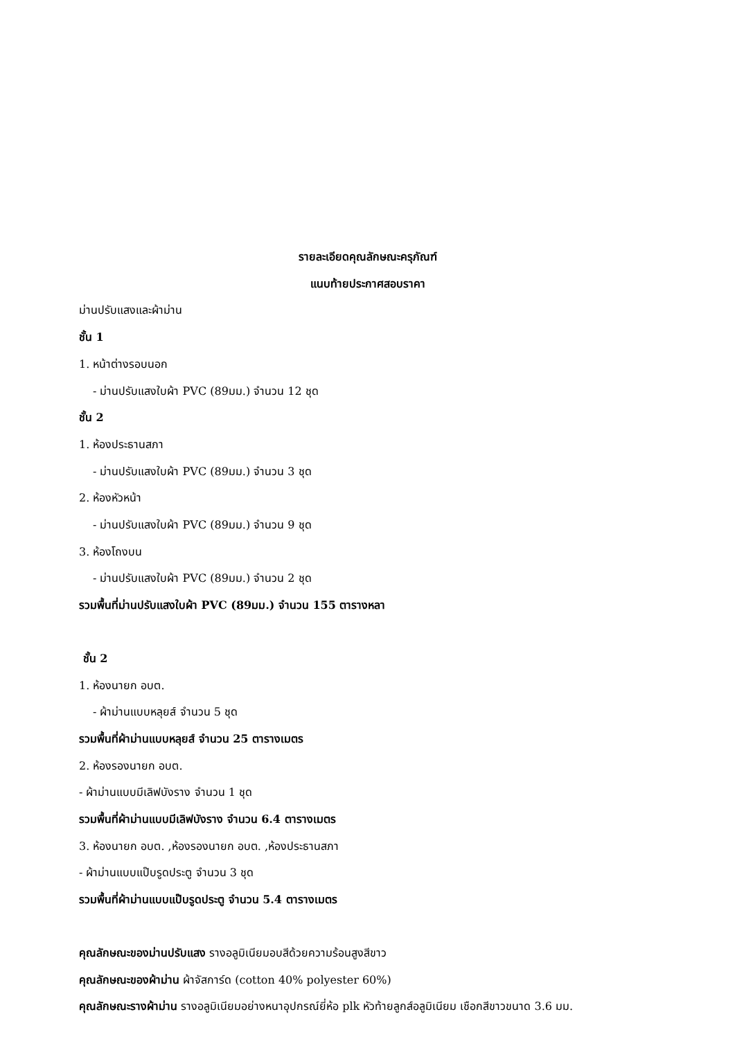รายละเอียดคุณลักษณะครุภัณฑ์
แนบท้ายประกาศสอบราคา
ม่านปรับแสงและผ้าม่าน
ชั้น 1
1. หน้าต่างรอบนอก
- ม่านปรับแสงใบผ้า PVC (89มม.) จำนวน 12 ชุด
ชั้น 2
1. ห้องประธานสภา
- ม่านปรับแสงใบผ้า PVC (89มม.) จำนวน 3 ชุด
2. ห้องหัวหน้า
- ม่านปรับแสงใบผ้า PVC (89มม.) จำนวน 9 ชุด
3. ห้องโถงบน
- ม่านปรับแสงใบผ้า PVC (89มม.) จำนวน 2 ชุด
รวมพื้นที่ม่านปรับแสงใบผ้า PVC (89มม.) จำนวน 155 ตารางหลา
ชั้น 2
1. ห้องนายก อบต.
- ผ้าม่านแบบหลุยส์ จำนวน 5 ชุด
รวมพื้นที่ผ้าม่านแบบหลุยส์ จำนวน 25 ตารางเมตร
2. ห้องรองนายก อบต.
- ผ้าม่านแบบมีเลิฟบังราง จำนวน 1 ชุด
รวมพื้นที่ผ้าม่านแบบมีเลิฟบังราง จำนวน 6.4 ตารางเมตร
3. ห้องนายก อบต. ,ห้องรองนายก อบต. ,ห้องประธานสภา
- ผ้าม่านแบบแป๊บรูดประตู จำนวน 3 ชุด
รวมพื้นที่ผ้าม่านแบบแป๊บรูดประตู จำนวน 5.4 ตารางเมตร
คุณลักษณะของม่านปรับแสง รางอลูมิเนียมอบสีด้วยความร้อนสูงสีขาว
คุณลักษณะของผ้าม่าน ผ้าจัสการ์ด (cotton 40% polyester 60%)
คุณลักษณะรางผ้าม่าน รางอลูมิเนียมอย่างหนาอุปกรณ์ยี่ห้อ plk หัวท้ายลูกส์อลูมิเนียม เชือกสีขาวขนาด 3.6 มม.